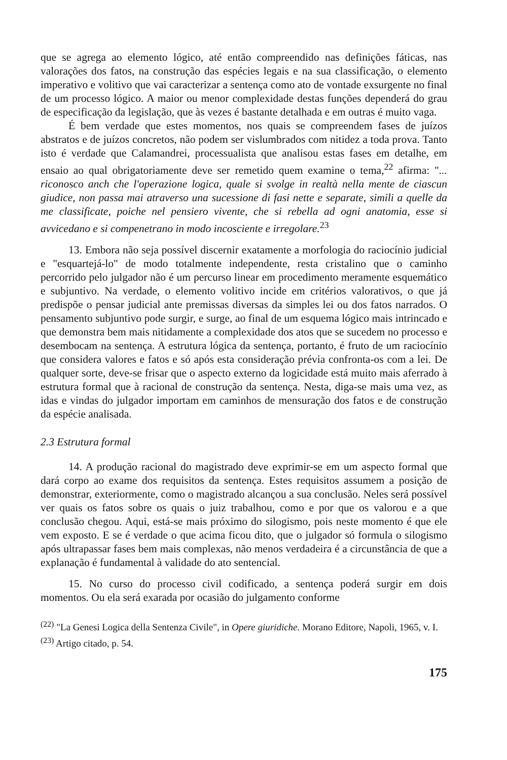que se agrega ao elemento lógico, até então compreendido nas definições fáticas, nas valorações dos fatos, na construção das espécies legais e na sua classificação, o elemento imperativo e volitivo que vai caracterizar a sentença como ato de vontade exsurgente no final de um processo lógico. A maior ou menor complexidade destas funções dependerá do grau de especificação da legislação, que às vezes é bastante detalhada e em outras é muito vaga.
É bem verdade que estes momentos, nos quais se compreendem fases de juízos abstratos e de juízos concretos, não podem ser vislumbrados com nitidez a toda prova. Tanto isto é verdade que Calamandrei, processualista que analisou estas fases em detalhe, em ensaio ao qual obrigatoriamente deve ser remetido quem examine o tema,<sup>22</sup> afirma: "... riconosco anch che l'operazione logica, quale si svolge in realtà nella mente de ciascun giudice, non passa mai atraverso una sucessione di fasi nette e separate, simili a quelle da me classificate, poiche nel pensiero vivente, che si rebella ad ogni anatomia, esse si avvicedano e si compenetrano in modo incosciente e irregolare.<sup>23</sup>
13. Embora não seja possível discernir exatamente a morfologia do raciocínio judicial e "esquartejá-lo" de modo totalmente independente, resta cristalino que o caminho percorrido pelo julgador não é um percurso linear em procedimento meramente esquemático e subjuntivo. Na verdade, o elemento volitivo incide em critérios valorativos, o que já predispõe o pensar judicial ante premissas diversas da simples lei ou dos fatos narrados. O pensamento subjuntivo pode surgir, e surge, ao final de um esquema lógico mais intrincado e que demonstra bem mais nitidamente a complexidade dos atos que se sucedem no processo e desembocam na sentença. A estrutura lógica da sentença, portanto, é fruto de um raciocínio que considera valores e fatos e só após esta consideração prévia confronta-os com a lei. De qualquer sorte, deve-se frisar que o aspecto externo da logicidade está muito mais aferrado à estrutura formal que à racional de construção da sentença. Nesta, diga-se mais uma vez, as idas e vindas do julgador importam em caminhos de mensuração dos fatos e de construção da espécie analisada.
2.3 Estrutura formal
14. A produção racional do magistrado deve exprimir-se em um aspecto formal que dará corpo ao exame dos requisitos da sentença. Estes requisitos assumem a posição de demonstrar, exteriormente, como o magistrado alcançou a sua conclusão. Neles será possível ver quais os fatos sobre os quais o juiz trabalhou, como e por que os valorou e a que conclusão chegou. Aqui, está-se mais próximo do silogismo, pois neste momento é que ele vem exposto. E se é verdade o que acima ficou dito, que o julgador só formula o silogismo após ultrapassar fases bem mais complexas, não menos verdadeira é a circunstância de que a explanação é fundamental à validade do ato sentencial.
15. No curso do processo civil codificado, a sentença poderá surgir em dois momentos. Ou ela será exarada por ocasião do julgamento conforme
<sup>(22)</sup> "La Genesi Logica della Sentenza Civile", in Opere giuridiche. Morano Editore, Napoli, 1965, v. I.
<sup>(23)</sup> Artigo citado, p. 54.
175